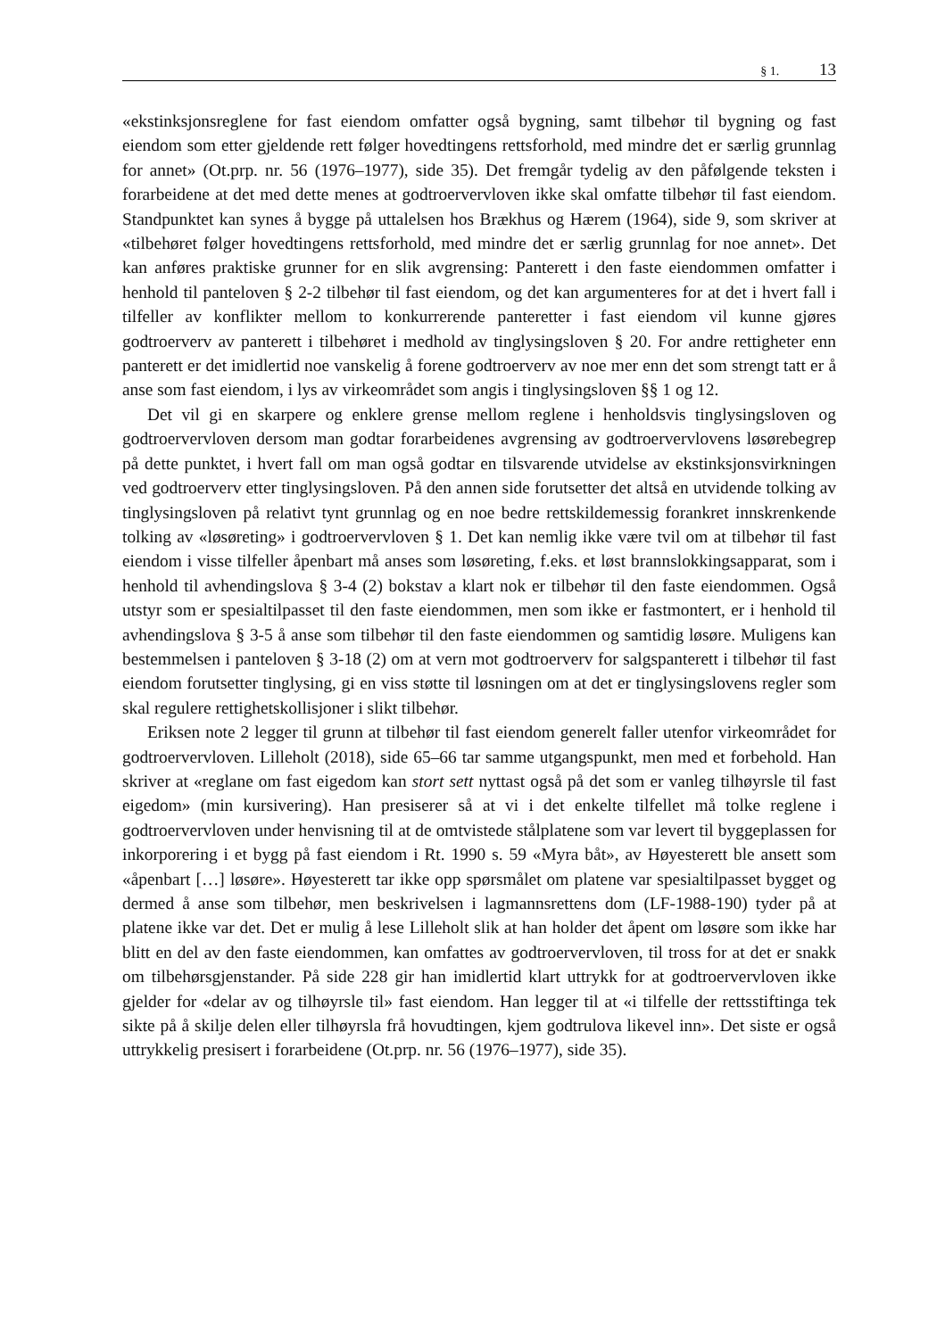§ 1. 13
«ekstinksjonsreglene for fast eiendom omfatter også bygning, samt tilbehør til bygning og fast eiendom som etter gjeldende rett følger hovedtingens rettsforhold, med mindre det er særlig grunnlag for annet» (Ot.prp. nr. 56 (1976–1977), side 35). Det fremgår tydelig av den påfølgende teksten i forarbeidene at det med dette menes at godtroervervloven ikke skal omfatte tilbehør til fast eiendom. Standpunktet kan synes å bygge på uttalelsen hos Brækhus og Hærem (1964), side 9, som skriver at «tilbehøret følger hovedtingens rettsforhold, med mindre det er særlig grunnlag for noe annet». Det kan anføres praktiske grunner for en slik avgrensing: Panterett i den faste eiendommen omfatter i henhold til panteloven § 2-2 tilbehør til fast eiendom, og det kan argumenteres for at det i hvert fall i tilfeller av konflikter mellom to konkurrerende panteretter i fast eiendom vil kunne gjøres godtroerverv av panterett i tilbehøret i medhold av tinglysingsloven § 20. For andre rettigheter enn panterett er det imidlertid noe vanskelig å forene godtroerverv av noe mer enn det som strengt tatt er å anse som fast eiendom, i lys av virkeområdet som angis i tinglysingsloven §§ 1 og 12.
Det vil gi en skarpere og enklere grense mellom reglene i henholdsvis tinglysingsloven og godtroervervloven dersom man godtar forarbeidenes avgrensing av godtroervervlovens løsørebegrep på dette punktet, i hvert fall om man også godtar en tilsvarende utvidelse av ekstinksjonsvirkningen ved godtroerverv etter tinglysingsloven. På den annen side forutsetter det altså en utvidende tolking av tinglysingsloven på relativt tynt grunnlag og en noe bedre rettskildemessig forankret innskrenkende tolking av «løsøreting» i godtroervervloven § 1. Det kan nemlig ikke være tvil om at tilbehør til fast eiendom i visse tilfeller åpenbart må anses som løsøreting, f.eks. et løst brannslokkingsapparat, som i henhold til avhendingslova § 3-4 (2) bokstav a klart nok er tilbehør til den faste eiendommen. Også utstyr som er spesialtilpasset til den faste eiendommen, men som ikke er fastmontert, er i henhold til avhendingslova § 3-5 å anse som tilbehør til den faste eiendommen og samtidig løsøre. Muligens kan bestemmelsen i panteloven § 3-18 (2) om at vern mot godtroerverv for salgspanterett i tilbehør til fast eiendom forutsetter tinglysing, gi en viss støtte til løsningen om at det er tinglysingslovens regler som skal regulere rettighetskollisjoner i slikt tilbehør.
Eriksen note 2 legger til grunn at tilbehør til fast eiendom generelt faller utenfor virkeområdet for godtroervervloven. Lilleholt (2018), side 65–66 tar samme utgangspunkt, men med et forbehold. Han skriver at «reglane om fast eigedom kan stort sett nyttast også på det som er vanleg tilhøyrsle til fast eigedom» (min kursivering). Han presiserer så at vi i det enkelte tilfellet må tolke reglene i godtroervervloven under henvisning til at de omtvistede stålplatene som var levert til byggeplassen for inkorporering i et bygg på fast eiendom i Rt. 1990 s. 59 «Myra båt», av Høyesterett ble ansett som «åpenbart […] løsøre». Høyesterett tar ikke opp spørsmålet om platene var spesialtilpasset bygget og dermed å anse som tilbehør, men beskrivelsen i lagmannsrettens dom (LF-1988-190) tyder på at platene ikke var det. Det er mulig å lese Lilleholt slik at han holder det åpent om løsøre som ikke har blitt en del av den faste eiendommen, kan omfattes av godtroervervloven, til tross for at det er snakk om tilbehørsgjenstander. På side 228 gir han imidlertid klart uttrykk for at godtroervervloven ikke gjelder for «delar av og tilhøyrsle til» fast eiendom. Han legger til at «i tilfelle der rettsstiftinga tek sikte på å skilje delen eller tilhøyrsla frå hovudtingen, kjem godtrulova likevel inn». Det siste er også uttrykkelig presisert i forarbeidene (Ot.prp. nr. 56 (1976–1977), side 35).